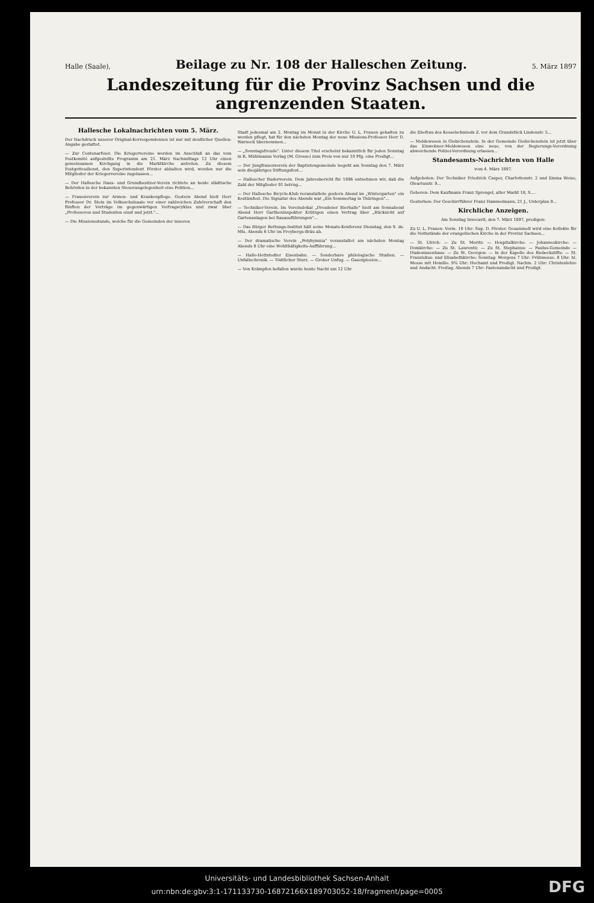Halle (Saale), Beilage zu Nr. 108 der Halleschen Zeitung. 5. März 1897
Landeszeitung für die Provinz Sachsen und die angrenzenden Staaten.
Hallesche Lokalnachrichten vom 5. März.
Der Nachdruck unserer Original-Korrespondenzen ist nur mit deutlicher Quellen-Angabe gestattet.
— Zur Centenarfeier. Die Kriegervereine werden im Anschluß an das vom Festkomité aufgestellte Programm am 21. März Nachmittags 12 Uhr einen gemeinsamen Kirchgang in die Marktkirche antreten. Zu diesem Festgottesdienst, den Superintendent Förster abhalten wird, werden nur die Mitglieder der Kriegervereine zugelassen...
— Der Hallesche Haus- und Grundbesitzer-Verein richtete an beide städtische Behörden in der bekannten Steuerangelegenheit eine Petition...
— Frauenverein zur Armen- und Krankenpflege. Gestern Abend hielt Herr Professor Dr. Stein im Volksschulsaale vor einer zahlreichen Zuhörerschaft den fünften der Vorträge im gegenwärtigen Vortragscyklus und zwar über „Professoren und Studenten einst und jetzt."...
— Die Missionsstunde, welche für die Gemeinden der inneren
Stadt jedesmal am 2. Montag im Monat in der Kirche U. L. Frauen gehalten zu werden pflegt, hat für den nächsten Montag der neue Missions-Professor Herr D. Warneck übernommen...
— „Sonntagsfreude". Unter diesem Titel erscheint bekanntlich für jeden Sonntag in R. Mühlmanns Verlag (M. Grosse) zum Preis von nur 10 Pfg. eine Predigt...
— Der Jungfrauenverein der Baptistengemeinde begeht am Sonntag den 7. März sein diesjähriges Stiftungsfest...
— Hallescher Ruderverein. Dem Jahresbericht für 1896 entnehmen wir, daß die Zahl der Mitglieder 91 betrug...
— Der Hallesche Bicycle-Klub veranstaltete gestern Abend im „Wintergarten" ein Kostümfest. Die Signatur des Abends war „Ein Sommertag in Thüringen"...
— Techniker-Verein. Im Vereinslokal „Dresdener Bierhalle" hielt am Sonnabend Abend Herr Gartheninspektor Krützgen einen Vortrag über „Rücksicht auf Gartenanlagen bei Bauausführungen"...
— Das Bürger Rettungs-Institut hält seine Monats-Konferenz Dienstag, den 9. ds. Mts. Abends 6 Uhr im Freybergs-Bräu ab.
— Der dramatische Verein „Polyhymnia" veranstaltet am nächsten Montag Abends 8 Uhr eine Wohlthätigkeits-Aufführung...
— Halle-Hettstedter Eisenbahn. — Sonderbare philologische Studien. — Unfallschronik. — Tödtlicher Sturz. — Grober Unfug. — Gasexplosion...
— Von Krämpfen befallen wurde heute Nacht um 12 Uhr
die Ehefrau des Kesselschmieds Z. vor dem Grundstück Lindenstr. 5...
— Meldewesen in Giebichenstein. In der Gemeinde Giebichenstein ist jetzt über das Einwohner-Meldewesen eine neue, von der Regierungs-Verordnung abweichende Polizei-Verordnung erlassen...
Standesamts-Nachrichten von Halle
vom 4. März 1897.
Aufgeboten: Der Techniker Friedrich Casper, Charlottenstr. 2 und Emma Weise, Oleariusstr. 9...
Geboren: Dem Kaufmann Franz Sprengel, alter Markt 18, S....
Gestorben: Der Geschirrführer Franz Hammelmann, 21 J., Unterplan 9...
Kirchliche Anzeigen.
Am Sonntag Invocavit, den 7. März 1897, predigen:
Zu U. L. Frauen: Vorm. 10 Uhr: Sup. D. Förster. Gesammelt wird eine Kollekte für die Nothstände der evangelischen Kirche in der Provinz Sachsen...
— St. Ulrich: — Zu St. Moritz: — Hospitalkirche: — Johanneskirche: — Domkirche: — Zu St. Laurentii: — Zu St. Stephanus: — Paulus-Gemeinde — Diakonissenhaus: — Zu St. Georgen: — In der Kapelle des Riebeckstifts: — St. Franziskus- und Elisabethkirche: Sonntag: Morgens 7 Uhr: Frühmesse. 8 Uhr: hl. Messe mit Homilie. 9¾ Uhr: Hochamt und Predigt. Nachm. 2 Uhr: Christenlehre und Andacht. Freitag, Abends 7 Uhr: Fastenandacht und Predigt.
Universitäts- und Landesbibliothek Sachsen-Anhalt
urn:nbn:de:gbv:3:1-171133730-16872166X189703052-18/fragment/page=0005
DFG